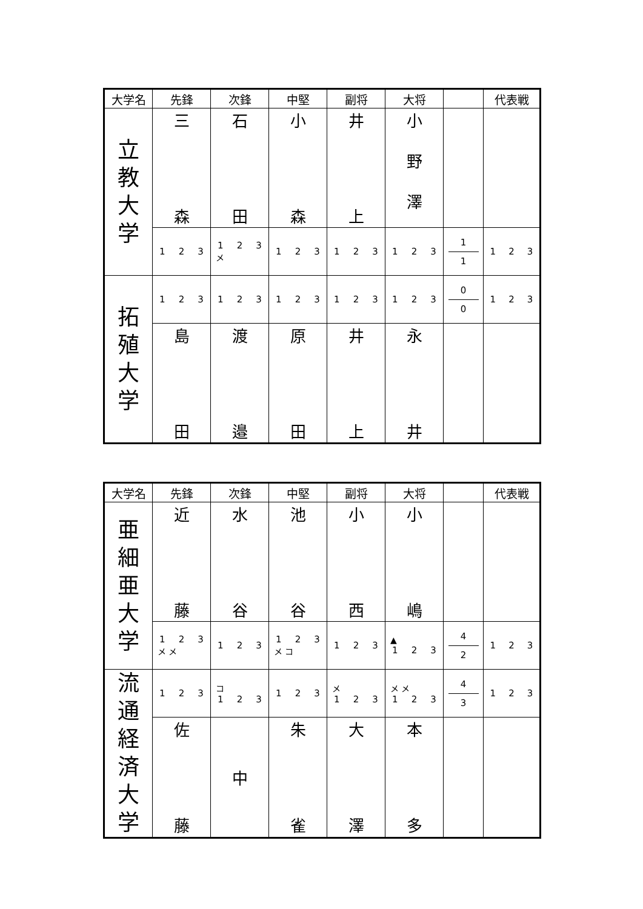| 大学名 | 先鋒 | 次鋒 | 中堅 | 副将 | 大将 | | 代表戦 |
| --- | --- | --- | --- | --- | --- | --- | --- |
| 立 教 大 学 | 三 森 | 石 田 | 小 森 | 井 上 | 小 野 澤 | | |
| | 1 2 3 | 1 2 3 メ | 1 2 3 | 1 2 3 | 1 2 3 | 1 1 | 1 2 3 |
| 拓 殖 大 学 | 1 2 3 | 1 2 3 | 1 2 3 | 1 2 3 | 1 2 3 | 0 0 | 1 2 3 |
| | 島 田 | 渡 邉 | 原 田 | 井 上 | 永 井 | | |
| 大学名 | 先鋒 | 次鋒 | 中堅 | 副将 | 大将 | | 代表戦 |
| --- | --- | --- | --- | --- | --- | --- | --- |
| 亜 細 亜 大 学 | 近 藤 | 水 谷 | 池 谷 | 小 西 | 小 嶋 | | |
| | 1 2 3 メ メ | 1 2 3 | 1 2 3 メ コ | 1 2 3 | ▲ 1 2 3 | 4 2 | 1 2 3 |
| 流 通 経 済 大 学 | 1 2 3 | コ 1 2 3 | 1 2 3 | メ 1 2 3 | メ メ 1 2 3 | 4 3 | 1 2 3 |
| | 佐 藤 | 中 | 朱 雀 | 大 澤 | 本 多 | | |